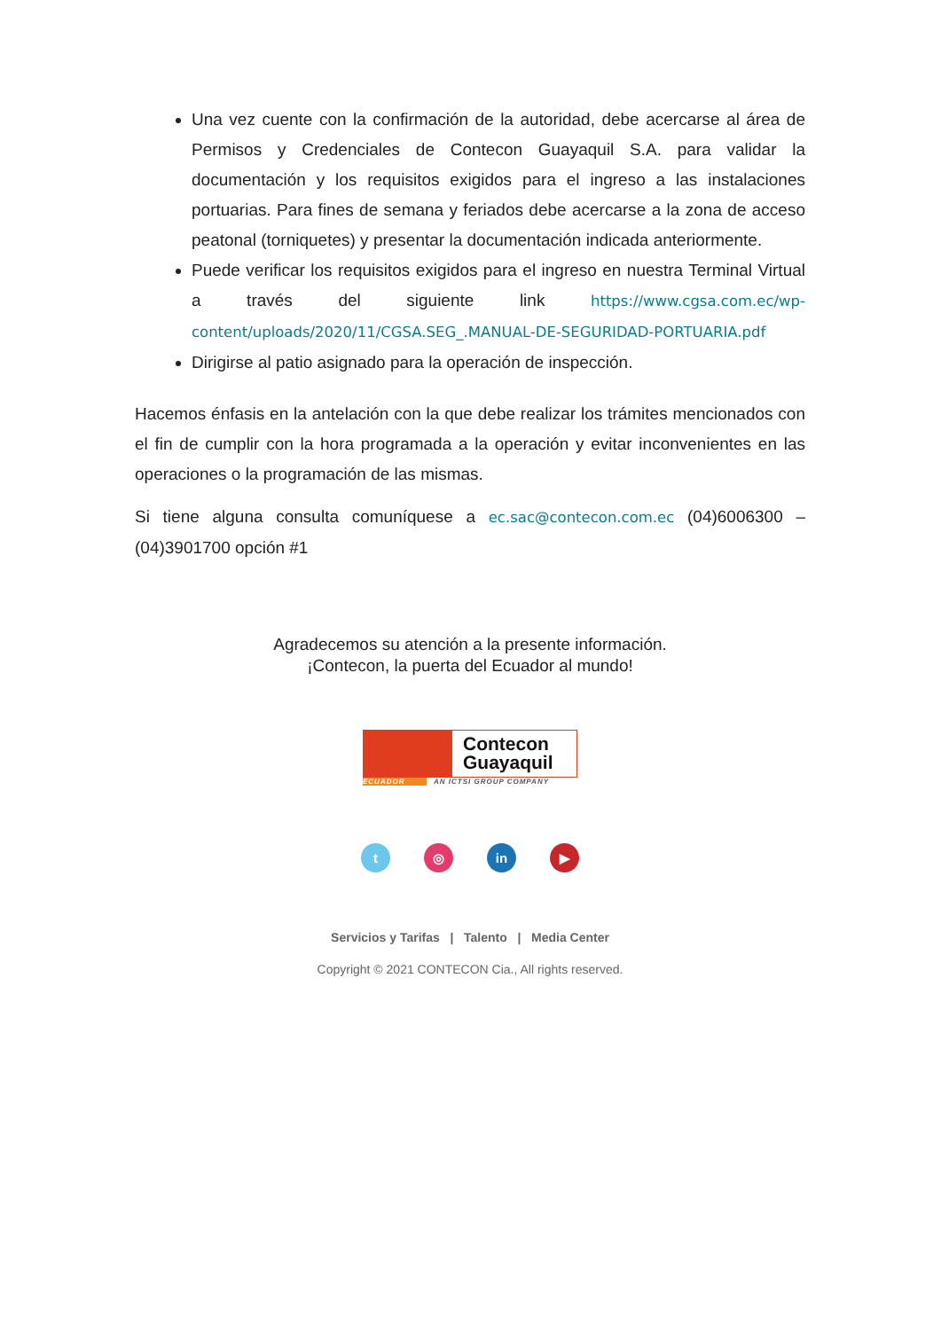Una vez cuente con la confirmación de la autoridad, debe acercarse al área de Permisos y Credenciales de Contecon Guayaquil S.A. para validar la documentación y los requisitos exigidos para el ingreso a las instalaciones portuarias. Para fines de semana y feriados debe acercarse a la zona de acceso peatonal (torniquetes) y presentar la documentación indicada anteriormente.
Puede verificar los requisitos exigidos para el ingreso en nuestra Terminal Virtual a través del siguiente link https://www.cgsa.com.ec/wp-content/uploads/2020/11/CGSA.SEG_.MANUAL-DE-SEGURIDAD-PORTUARIA.pdf
Dirigirse al patio asignado para la operación de inspección.
Hacemos énfasis en la antelación con la que debe realizar los trámites mencionados con el fin de cumplir con la hora programada a la operación y evitar inconvenientes en las operaciones o la programación de las mismas.
Si tiene alguna consulta comuníquese a ec.sac@contecon.com.ec (04)6006300 – (04)3901700 opción #1
Agradecemos su atención a la presente información.
¡Contecon, la puerta del Ecuador al mundo!
Contecon
Guayaquil
ECUADOR AN ICTSI GROUP COMPANY
t ◎ in ▶
Servicios y Tarifas | Talento | Media Center
Copyright © 2021 CONTECON Cia., All rights reserved.